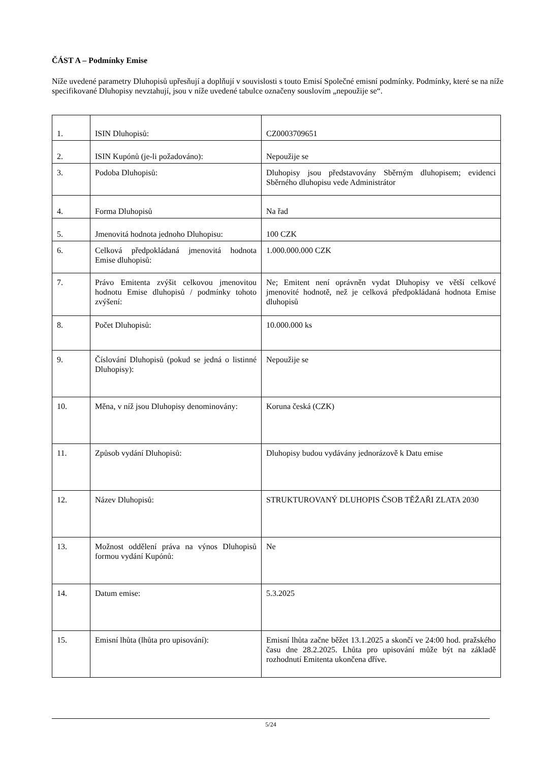ČÁST A – Podmínky Emise
Níže uvedené parametry Dluhopisů upřesňují a doplňují v souvislosti s touto Emisí Společné emisní podmínky. Podmínky, které se na níže specifikované Dluhopisy nevztahují, jsou v níže uvedené tabulce označeny souslovím „nepoužije se“.
| 1. | ISIN Dluhopisů: | CZ0003709651 |
| 2. | ISIN Kupónů (je-li požadováno): | Nepoužije se |
| 3. | Podoba Dluhopisů: | Dluhopisy jsou představovány Sběrným dluhopisem; evidenci Sběrného dluhopisu vede Administrátor |
| 4. | Forma Dluhopisů | Na řad |
| 5. | Jmenovitá hodnota jednoho Dluhopisu: | 100 CZK |
| 6. | Celková předpokládaná jmenovitá hodnota Emise dluhopisů: | 1.000.000.000 CZK |
| 7. | Právo Emitenta zvýšit celkovou jmenovitou hodnotu Emise dluhopisů / podmínky tohoto zvýšení: | Ne; Emitent není oprávněn vydat Dluhopisy ve větší celkové jmenovité hodnotě, než je celková předpokládaná hodnota Emise dluhopisů |
| 8. | Počet Dluhopisů: | 10.000.000 ks |
| 9. | Číslování Dluhopisů (pokud se jedná o listinné Dluhopisy): | Nepoužije se |
| 10. | Měna, v níž jsou Dluhopisy denominovány: | Koruna česká (CZK) |
| 11. | Způsob vydání Dluhopisů: | Dluhopisy budou vydávány jednorázově k Datu emise |
| 12. | Název Dluhopisů: | STRUKTUROVANÝ DLUHOPIS ČSOB TĚŽAŘI ZLATA 2030 |
| 13. | Možnost oddělení práva na výnos Dluhopisů formou vydání Kupónů: | Ne |
| 14. | Datum emise: | 5.3.2025 |
| 15. | Emisní lhůta (lhůta pro upisování): | Emisní lhůta začne běžet 13.1.2025 a skončí ve 24:00 hod. pražského času dne 28.2.2025. Lhůta pro upisování může být na základě rozhodnutí Emitenta ukončena dříve. |
5/24